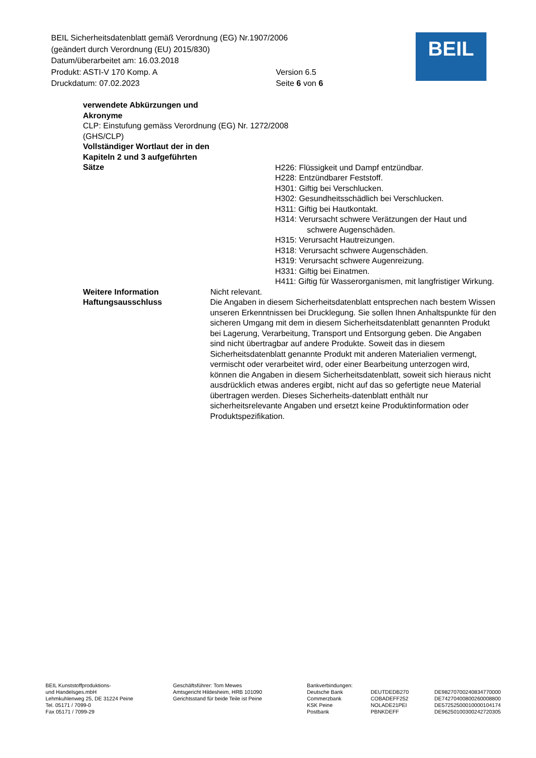BEIL Sicherheitsdatenblatt gemäß Verordnung (EG) Nr.1907/2006
(geändert durch Verordnung (EU) 2015/830)
Datum/überarbeitet am: 16.03.2018
Produkt: ASTI-V 170 Komp. A Version 6.5
Druckdatum: 07.02.2023 Seite 6 von 6
BEIL
verwendete Abkürzungen und
Akronyme
CLP: Einstufung gemäss Verordnung (EG) Nr. 1272/2008
(GHS/CLP)
Vollständiger Wortlaut der in den
Kapiteln 2 und 3 aufgeführten
Sätze
H226: Flüssigkeit und Dampf entzündbar.
H228: Entzündbarer Feststoff.
H301: Giftig bei Verschlucken.
H302: Gesundheitsschädlich bei Verschlucken.
H311: Giftig bei Hautkontakt.
H314: Verursacht schwere Verätzungen der Haut und schwere Augenschäden.
H315: Verursacht Hautreizungen.
H318: Verursacht schwere Augenschäden.
H319: Verursacht schwere Augenreizung.
H331: Giftig bei Einatmen.
H411: Giftig für Wasserorganismen, mit langfristiger Wirkung.
Weitere Information Nicht relevant.
Haftungsausschluss Die Angaben in diesem Sicherheitsdatenblatt entsprechen nach bestem Wissen unseren Erkenntnissen bei Drucklegung. Sie sollen Ihnen Anhaltspunkte für den sicheren Umgang mit dem in diesem Sicherheitsdatenblatt genannten Produkt bei Lagerung, Verarbeitung, Transport und Entsorgung geben. Die Angaben sind nicht übertragbar auf andere Produkte. Soweit das in diesem Sicherheitsdatenblatt genannte Produkt mit anderen Materialien vermengt, vermischt oder verarbeitet wird, oder einer Bearbeitung unterzogen wird, können die Angaben in diesem Sicherheitsdatenblatt, soweit sich hieraus nicht ausdrücklich etwas anderes ergibt, nicht auf das so gefertigte neue Material übertragen werden. Dieses Sicherheits-datenblatt enthält nur sicherheitsrelevante Angaben und ersetzt keine Produktinformation oder Produktspezifikation.
BEIL Kunststoffproduktions-
und Handelsges.mbH
Lehmkuhlenweg 25, DE 31224 Peine
Tel. 05171 / 7099-0
Fax 05171 / 7099-29
Geschäftsführer: Tom Mewes
Amtsgericht Hildesheim, HRB 101090
Gerichtsstand für beide Teile ist Peine
Bankverbindungen:
Deutsche Bank
Commerzbank
KSK Peine
Postbank
DEUTDEDB270
COBADEFF252
NOLADE21PEI
PBNKDEFF
DE98270700240834770000
DE74270400800260008800
DE57252500010000104174
DE96250100300242720305